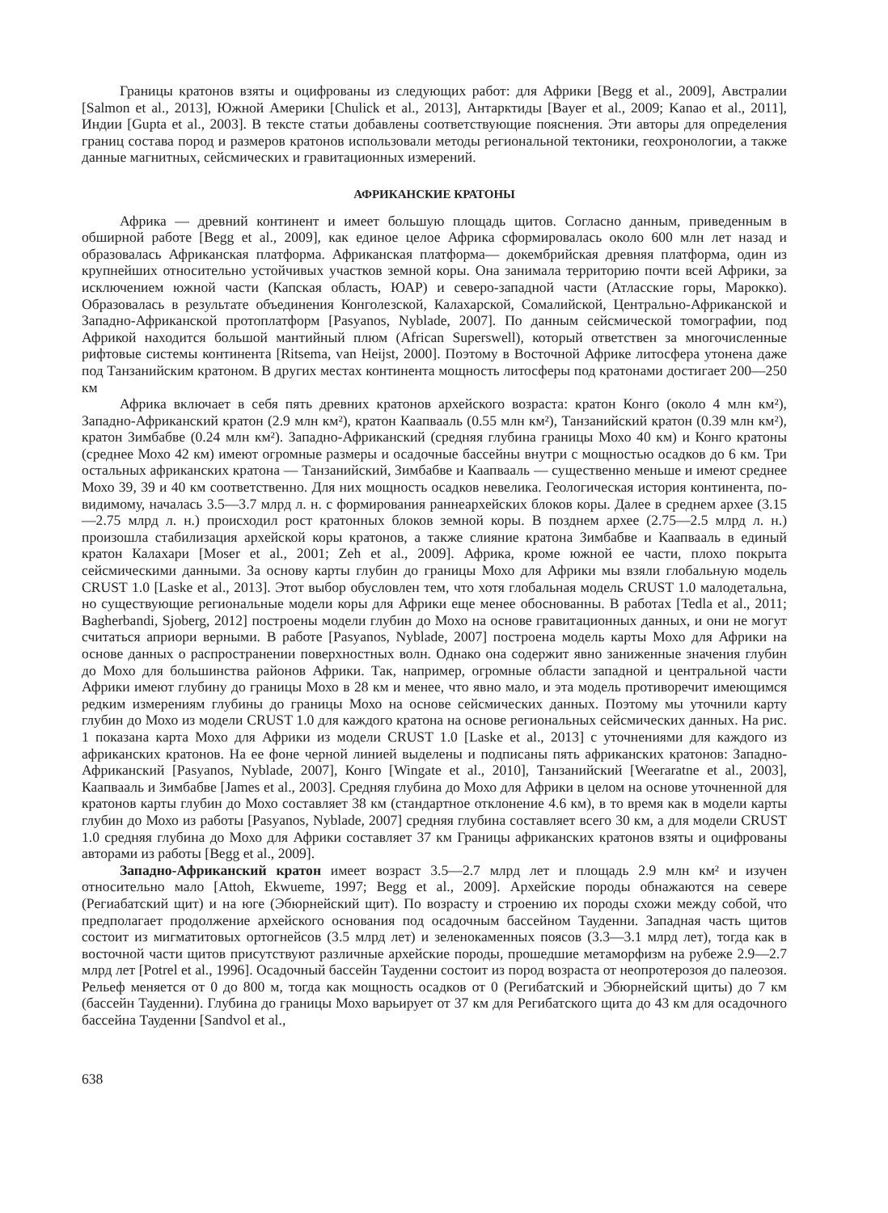Границы кратонов взяты и оцифрованы из следующих работ: для Африки [Begg et al., 2009], Австралии [Salmon et al., 2013], Южной Америки [Chulick et al., 2013], Антарктиды [Bayer et al., 2009; Kanao et al., 2011], Индии [Gupta et al., 2003]. В тексте статьи добавлены соответствующие пояснения. Эти авторы для определения границ состава пород и размеров кратонов использовали методы региональной тектоники, геохронологии, а также данные магнитных, сейсмических и гравитационных измерений.
АФРИКАНСКИЕ КРАТОНЫ
Африка — древний континент и имеет большую площадь щитов. Согласно данным, приведенным в обширной работе [Begg et al., 2009], как единое целое Африка сформировалась около 600 млн лет назад и образовалась Африканская платформа. Африканская платформа— докембрийская древняя платформа, один из крупнейших относительно устойчивых участков земной коры. Она занимала территорию почти всей Африки, за исключением южной части (Капская область, ЮАР) и северо-западной части (Атласские горы, Марокко). Образовалась в результате объединения Конголезской, Калахарской, Сомалийской, Центрально-Африканской и Западно-Африканской протоплатформ [Pasyanos, Nyblade, 2007]. По данным сейсмической томографии, под Африкой находится большой мантийный плюм (African Superswell), который ответствен за многочисленные рифтовые системы континента [Ritsema, van Heijst, 2000]. Поэтому в Восточной Африке литосфера утонена даже под Танзанийским кратоном. В других местах континента мощность литосферы под кратонами достигает 200—250 км
Африка включает в себя пять древних кратонов архейского возраста: кратон Конго (около 4 млн км²), Западно-Африканский кратон (2.9 млн км²), кратон Каапвааль (0.55 млн км²), Танзанийский кратон (0.39 млн км²), кратон Зимбабве (0.24 млн км²). Западно-Африканский (средняя глубина границы Мохо 40 км) и Конго кратоны (среднее Мохо 42 км) имеют огромные размеры и осадочные бассейны внутри с мощностью осадков до 6 км. Три остальных африканских кратона — Танзанийский, Зимбабве и Каапвааль — существенно меньше и имеют среднее Мохо 39, 39 и 40 км соответственно. Для них мощность осадков невелика. Геологическая история континента, по-видимому, началась 3.5—3.7 млрд л. н. с формирования раннеархейских блоков коры. Далее в среднем архее (3.15—2.75 млрд л. н.) происходил рост кратонных блоков земной коры. В позднем архее (2.75—2.5 млрд л. н.) произошла стабилизация архейской коры кратонов, а также слияние кратона Зимбабве и Каапвааль в единый кратон Калахари [Moser et al., 2001; Zeh et al., 2009]. Африка, кроме южной ее части, плохо покрыта сейсмическими данными. За основу карты глубин до границы Мохо для Африки мы взяли глобальную модель CRUST 1.0 [Laske et al., 2013]. Этот выбор обусловлен тем, что хотя глобальная модель CRUST 1.0 малодетальна, но существующие региональные модели коры для Африки еще менее обоснованны. В работах [Tedla et al., 2011; Bagherbandi, Sjoberg, 2012] построены модели глубин до Мохо на основе гравитационных данных, и они не могут считаться априори верными. В работе [Pasyanos, Nyblade, 2007] построена модель карты Мохо для Африки на основе данных о распространении поверхностных волн. Однако она содержит явно заниженные значения глубин до Мохо для большинства районов Африки. Так, например, огромные области западной и центральной части Африки имеют глубину до границы Мохо в 28 км и менее, что явно мало, и эта модель противоречит имеющимся редким измерениям глубины до границы Мохо на основе сейсмических данных. Поэтому мы уточнили карту глубин до Мохо из модели CRUST 1.0 для каждого кратона на основе региональных сейсмических данных. На рис. 1 показана карта Мохо для Африки из модели CRUST 1.0 [Laske et al., 2013] с уточнениями для каждого из африканских кратонов. На ее фоне черной линией выделены и подписаны пять африканских кратонов: Западно-Африканский [Pasyanos, Nyblade, 2007], Конго [Wingate et al., 2010], Танзанийский [Weeraratne et al., 2003], Каапвааль и Зимбабве [James et al., 2003]. Средняя глубина до Мохо для Африки в целом на основе уточненной для кратонов карты глубин до Мохо составляет 38 км (стандартное отклонение 4.6 км), в то время как в модели карты глубин до Мохо из работы [Pasyanos, Nyblade, 2007] средняя глубина составляет всего 30 км, а для модели CRUST 1.0 средняя глубина до Мохо для Африки составляет 37 км Границы африканских кратонов взяты и оцифрованы авторами из работы [Begg et al., 2009].
Западно-Африканский кратон имеет возраст 3.5—2.7 млрд лет и площадь 2.9 млн км² и изучен относительно мало [Attoh, Ekwueme, 1997; Begg et al., 2009]. Архейские породы обнажаются на севере (Региабатский щит) и на юге (Эбюрнейский щит). По возрасту и строению их породы схожи между собой, что предполагает продолжение архейского основания под осадочным бассейном Тауденни. Западная часть щитов состоит из мигматитовых ортогнейсов (3.5 млрд лет) и зеленокаменных поясов (3.3—3.1 млрд лет), тогда как в восточной части щитов присутствуют различные архейские породы, прошедшие метаморфизм на рубеже 2.9—2.7 млрд лет [Potrel et al., 1996]. Осадочный бассейн Тауденни состоит из пород возраста от неопротерозоя до палеозоя. Рельеф меняется от 0 до 800 м, тогда как мощность осадков от 0 (Регибатский и Эбюрнейский щиты) до 7 км (бассейн Тауденни). Глубина до границы Мохо варьирует от 37 км для Регибатского щита до 43 км для осадочного бассейна Тауденни [Sandvol et al.,
638